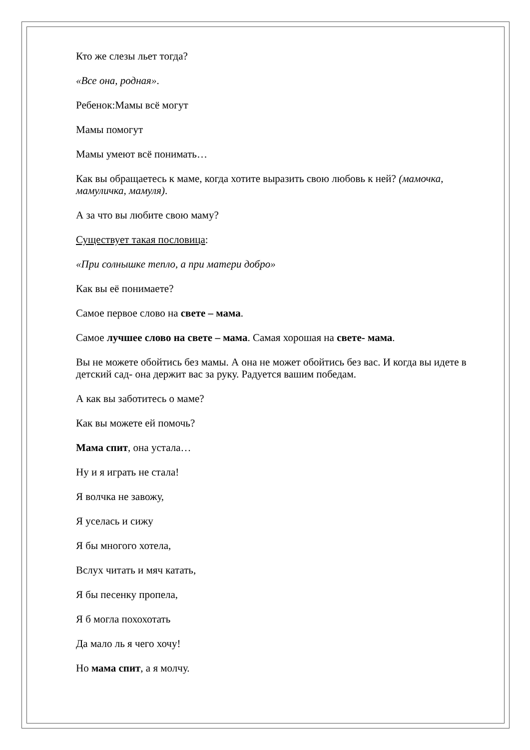Кто же слезы льет тогда?
«Все она, родная».
Ребенок:Мамы всё могут
Мамы помогут
Мамы умеют всё понимать…
Как вы обращаетесь к маме, когда хотите выразить свою любовь к ней? (мамочка, мамуличка, мамуля).
А за что вы любите свою маму?
Существует такая пословица:
«При солнышке тепло, а при матери добро»
Как вы её понимаете?
Самое первое слово на свете – мама.
Самое лучшее слово на свете – мама. Самая хорошая на свете- мама.
Вы не можете обойтись без мамы. А она не может обойтись без вас. И когда вы идете в детский сад- она держит вас за руку. Радуется вашим победам.
А как вы заботитесь о маме?
Как вы можете ей помочь?
Мама спит, она устала…
Ну и я играть не стала!
Я волчка не завожу,
Я уселась и сижу
Я бы многого хотела,
Вслух читать и мяч катать,
Я бы песенку пропела,
Я б могла похохотать
Да мало ль я чего хочу!
Но мама спит, а я молчу.